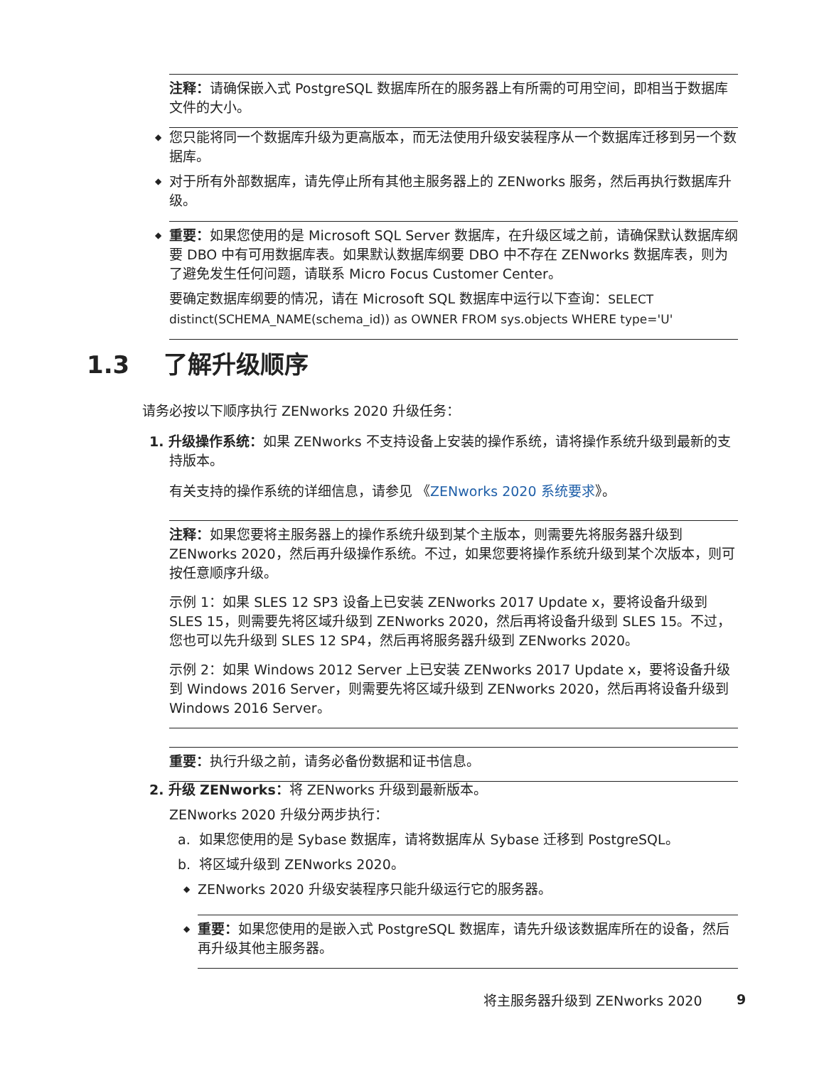注释：请确保嵌入式 PostgreSQL 数据库所在的服务器上有所需的可用空间，即相当于数据库文件的大小。
◆ 您只能将同一个数据库升级为更高版本，而无法使用升级安装程序从一个数据库迁移到另一个数据库。
◆ 对于所有外部数据库，请先停止所有其他主服务器上的 ZENworks 服务，然后再执行数据库升级。
◆ 重要：如果您使用的是 Microsoft SQL Server 数据库，在升级区域之前，请确保默认数据库纲要 DBO 中有可用数据库表。如果默认数据库纲要 DBO 中不存在 ZENworks 数据库表，则为了避免发生任何问题，请联系 Micro Focus Customer Center。
要确定数据库纲要的情况，请在 Microsoft SQL 数据库中运行以下查询：SELECT distinct(SCHEMA_NAME(schema_id)) as OWNER FROM sys.objects WHERE type='U'
1.3 了解升级顺序
请务必按以下顺序执行 ZENworks 2020 升级任务：
1. 升级操作系统：如果 ZENworks 不支持设备上安装的操作系统，请将操作系统升级到最新的支持版本。
有关支持的操作系统的详细信息，请参见 《ZENworks 2020 系统要求》。
注释：如果您要将主服务器上的操作系统升级到某个主版本，则需要先将服务器升级到 ZENworks 2020，然后再升级操作系统。不过，如果您要将操作系统升级到某个次版本，则可按任意顺序升级。
示例 1：如果 SLES 12 SP3 设备上已安装 ZENworks 2017 Update x，要将设备升级到 SLES 15，则需要先将区域升级到 ZENworks 2020，然后再将设备升级到 SLES 15。不过，您也可以先升级到 SLES 12 SP4，然后再将服务器升级到 ZENworks 2020。
示例 2：如果 Windows 2012 Server 上已安装 ZENworks 2017 Update x，要将设备升级到 Windows 2016 Server，则需要先将区域升级到 ZENworks 2020，然后再将设备升级到 Windows 2016 Server。
重要：执行升级之前，请务必备份数据和证书信息。
2. 升级 ZENworks：将 ZENworks 升级到最新版本。
ZENworks 2020 升级分两步执行：
a. 如果您使用的是 Sybase 数据库，请将数据库从 Sybase 迁移到 PostgreSQL。
b. 将区域升级到 ZENworks 2020。
◆ ZENworks 2020 升级安装程序只能升级运行它的服务器。
◆ 重要：如果您使用的是嵌入式 PostgreSQL 数据库，请先升级该数据库所在的设备，然后再升级其他主服务器。
将主服务器升级到 ZENworks 2020 9